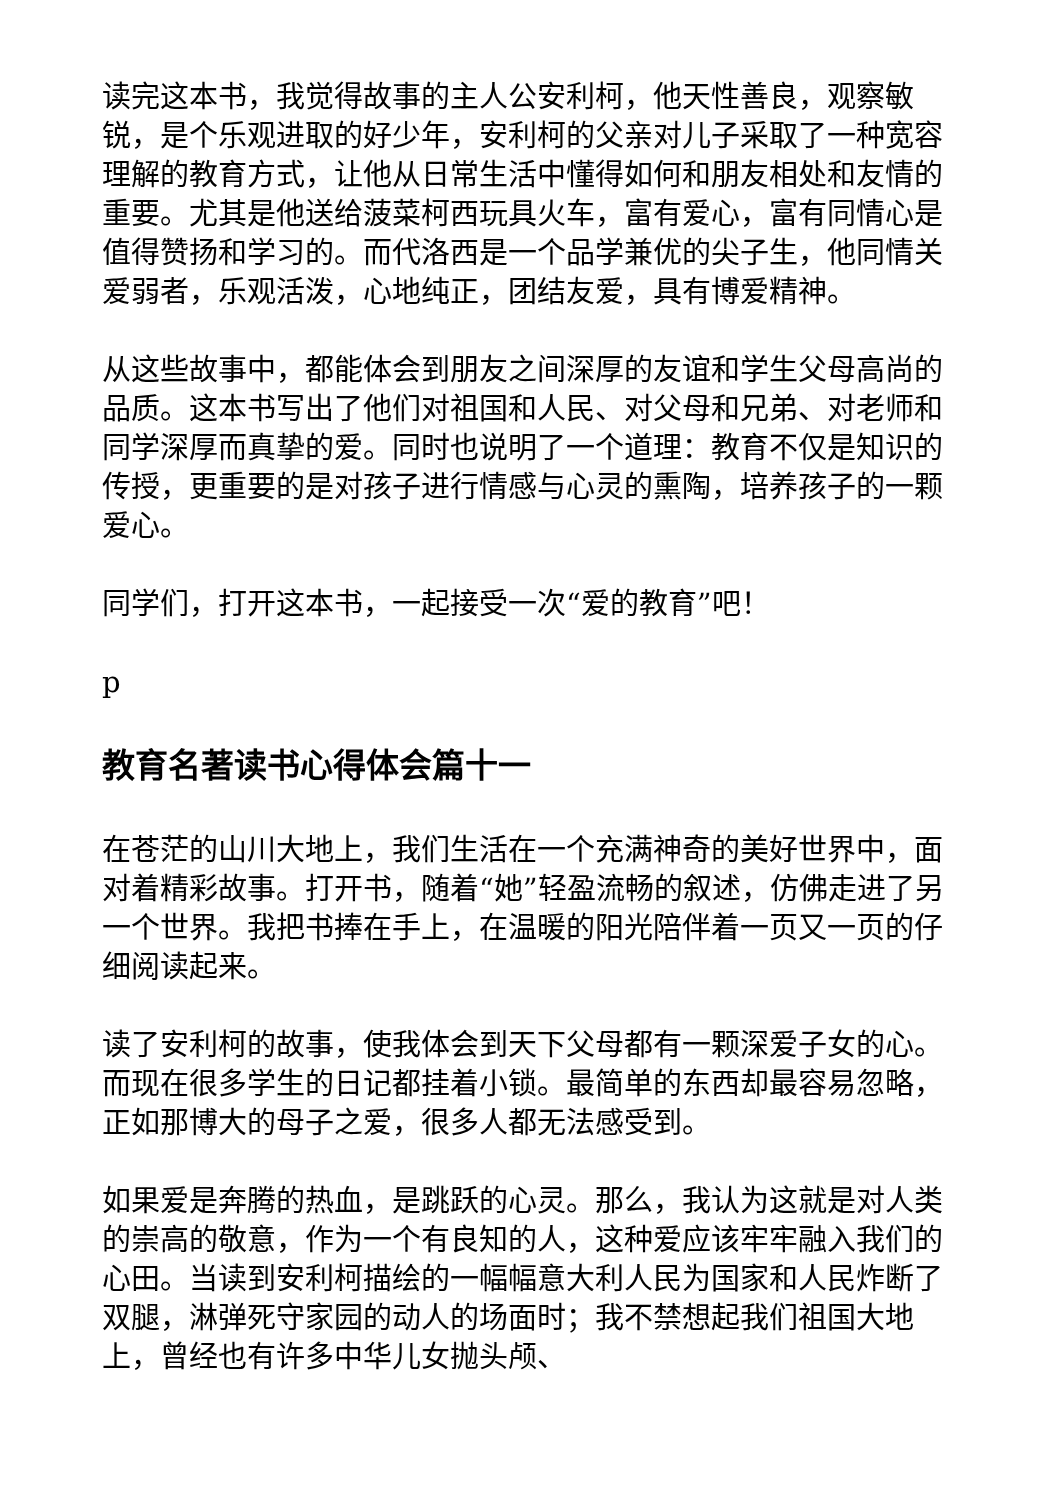读完这本书，我觉得故事的主人公安利柯，他天性善良，观察敏锐，是个乐观进取的好少年，安利柯的父亲对儿子采取了一种宽容理解的教育方式，让他从日常生活中懂得如何和朋友相处和友情的重要。尤其是他送给菠菜柯西玩具火车，富有爱心，富有同情心是值得赞扬和学习的。而代洛西是一个品学兼优的尖子生，他同情关爱弱者，乐观活泼，心地纯正，团结友爱，具有博爱精神。
从这些故事中，都能体会到朋友之间深厚的友谊和学生父母高尚的品质。这本书写出了他们对祖国和人民、对父母和兄弟、对老师和同学深厚而真挚的爱。同时也说明了一个道理：教育不仅是知识的传授，更重要的是对孩子进行情感与心灵的熏陶，培养孩子的一颗爱心。
同学们，打开这本书，一起接受一次“爱的教育”吧！
p
教育名著读书心得体会篇十一
在苍茫的山川大地上，我们生活在一个充满神奇的美好世界中，面对着精彩故事。打开书，随着“她”轻盈流畅的叙述，仿佛走进了另一个世界。我把书捧在手上，在温暖的阳光陪伴着一页又一页的仔细阅读起来。
读了安利柯的故事，使我体会到天下父母都有一颗深爱子女的心。而现在很多学生的日记都挂着小锁。最简单的东西却最容易忽略，正如那博大的母子之爱，很多人都无法感受到。
如果爱是奔腾的热血，是跳跃的心灵。那么，我认为这就是对人类的崇高的敬意，作为一个有良知的人，这种爱应该牢牢融入我们的心田。当读到安利柯描绘的一幅幅意大利人民为国家和人民炸断了双腿，淋弹死守家园的动人的场面时；我不禁想起我们祖国大地上，曾经也有许多中华儿女抛头颅、